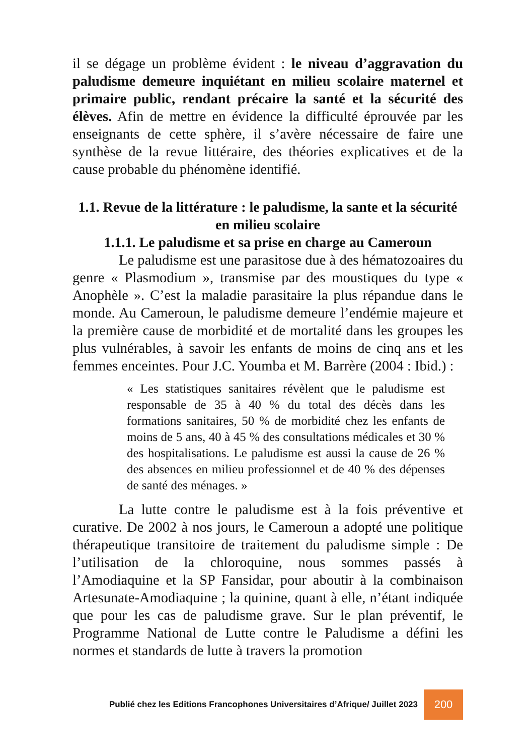il se dégage un problème évident : le niveau d’aggravation du paludisme demeure inquiétant en milieu scolaire maternel et primaire public, rendant précaire la santé et la sécurité des élèves. Afin de mettre en évidence la difficulté éprouvée par les enseignants de cette sphère, il s’avère nécessaire de faire une synthèse de la revue littéraire, des théories explicatives et de la cause probable du phénomène identifié.
1.1. Revue de la littérature : le paludisme, la sante et la sécurité en milieu scolaire
1.1.1. Le paludisme et sa prise en charge au Cameroun
Le paludisme est une parasitose due à des hématozoaires du genre « Plasmodium », transmise par des moustiques du type « Anophèle ». C’est la maladie parasitaire la plus répandue dans le monde. Au Cameroun, le paludisme demeure l’endémie majeure et la première cause de morbidité et de mortalité dans les groupes les plus vulnérables, à savoir les enfants de moins de cinq ans et les femmes enceintes. Pour J.C. Youmba et M. Barrère (2004 : Ibid.) :
« Les statistiques sanitaires révèlent que le paludisme est responsable de 35 à 40 % du total des décès dans les formations sanitaires, 50 % de morbidité chez les enfants de moins de 5 ans, 40 à 45 % des consultations médicales et 30 % des hospitalisations. Le paludisme est aussi la cause de 26 % des absences en milieu professionnel et de 40 % des dépenses de santé des ménages. »
La lutte contre le paludisme est à la fois préventive et curative. De 2002 à nos jours, le Cameroun a adopté une politique thérapeutique transitoire de traitement du paludisme simple : De l’utilisation de la chloroquine, nous sommes passés à l’Amodiaquine et la SP Fansidar, pour aboutir à la combinaison Artesunate-Amodiaquine ; la quinine, quant à elle, n’étant indiquée que pour les cas de paludisme grave. Sur le plan préventif, le Programme National de Lutte contre le Paludisme a défini les normes et standards de lutte à travers la promotion
Publié chez les Editions Francophones Universitaires d’Afrique/ Juillet 2023 200